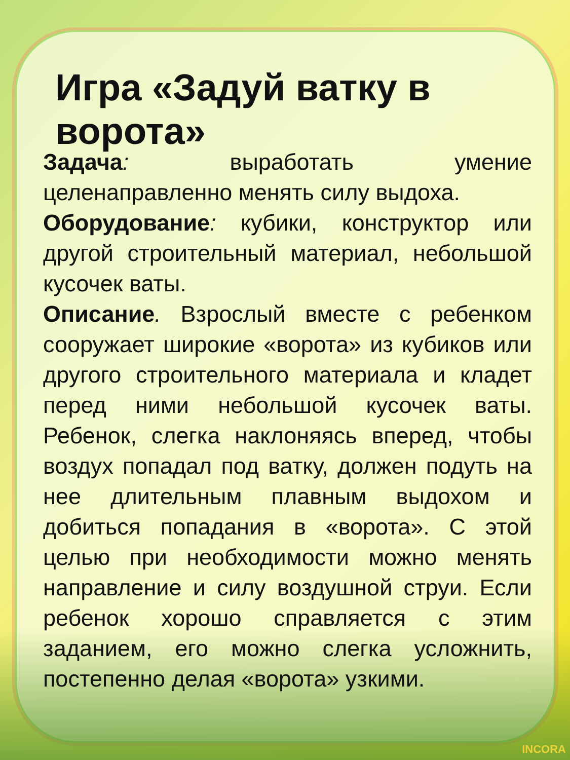Игра «Задуй ватку в ворота»
Задача: выработать умение целенаправленно менять силу выдоха.
Оборудование: кубики, конструктор или другой строительный материал, небольшой кусочек ваты.
Описание. Взрослый вместе с ребенком сооружает широкие «ворота» из кубиков или другого строительного материала и кладет перед ними небольшой кусочек ваты. Ребенок, слегка наклоняясь вперед, чтобы воздух попадал под ватку, должен подуть на нее длительным плавным выдохом и добиться попадания в «ворота». С этой целью при необходимости можно менять направление и силу воздушной струи. Если ребенок хорошо справляется с этим заданием, его можно слегка усложнить, постепенно делая «ворота» узкими.
INCORA